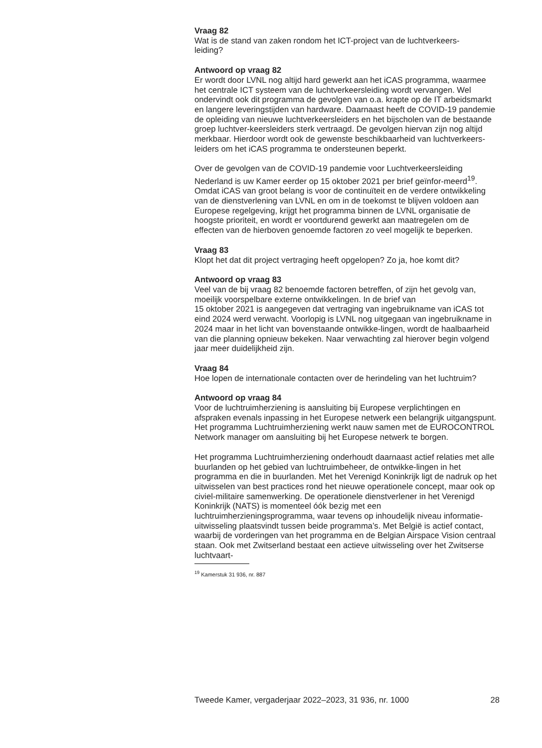Vraag 82
Wat is de stand van zaken rondom het ICT-project van de luchtverkeers-
leiding?
Antwoord op vraag 82
Er wordt door LVNL nog altijd hard gewerkt aan het iCAS programma, waarmee het centrale ICT systeem van de luchtverkeersleiding wordt vervangen. Wel ondervindt ook dit programma de gevolgen van o.a. krapte op de IT arbeidsmarkt en langere leveringstijden van hardware. Daarnaast heeft de COVID-19 pandemie de opleiding van nieuwe luchtverkeersleiders en het bijscholen van de bestaande groep luchtver-keersleiders sterk vertraagd. De gevolgen hiervan zijn nog altijd merkbaar. Hierdoor wordt ook de gewenste beschikbaarheid van luchtverkeers-leiders om het iCAS programma te ondersteunen beperkt.
Over de gevolgen van de COVID-19 pandemie voor Luchtverkeersleiding Nederland is uw Kamer eerder op 15 oktober 2021 per brief geïnfor-meerd<sup>19</sup>. Omdat iCAS van groot belang is voor de continuïteit en de verdere ontwikkeling van de dienstverlening van LVNL en om in de toekomst te blijven voldoen aan Europese regelgeving, krijgt het programma binnen de LVNL organisatie de hoogste prioriteit, en wordt er voortdurend gewerkt aan maatregelen om de effecten van de hierboven genoemde factoren zo veel mogelijk te beperken.
Vraag 83
Klopt het dat dit project vertraging heeft opgelopen? Zo ja, hoe komt dit?
Antwoord op vraag 83
Veel van de bij vraag 82 benoemde factoren betreffen, of zijn het gevolg van, moeilijk voorspelbare externe ontwikkelingen. In de brief van
15 oktober 2021 is aangegeven dat vertraging van ingebruikname van iCAS tot eind 2024 werd verwacht. Voorlopig is LVNL nog uitgegaan van ingebruikname in 2024 maar in het licht van bovenstaande ontwikke-lingen, wordt de haalbaarheid van die planning opnieuw bekeken. Naar verwachting zal hierover begin volgend jaar meer duidelijkheid zijn.
Vraag 84
Hoe lopen de internationale contacten over de herindeling van het luchtruim?
Antwoord op vraag 84
Voor de luchtruimherziening is aansluiting bij Europese verplichtingen en afspraken evenals inpassing in het Europese netwerk een belangrijk uitgangspunt. Het programma Luchtruimherziening werkt nauw samen met de EUROCONTROL Network manager om aansluiting bij het Europese netwerk te borgen.
Het programma Luchtruimherziening onderhoudt daarnaast actief relaties met alle buurlanden op het gebied van luchtruimbeheer, de ontwikke-lingen in het programma en die in buurlanden. Met het Verenigd Koninkrijk ligt de nadruk op het uitwisselen van best practices rond het nieuwe operationele concept, maar ook op civiel-militaire samenwerking. De operationele dienstverlener in het Verenigd Koninkrijk (NATS) is momenteel óók bezig met een luchtruimherzieningsprogramma, waar tevens op inhoudelijk niveau informatie-uitwisseling plaatsvindt tussen beide programma’s. Met België is actief contact, waarbij de vorderingen van het programma en de Belgian Airspace Vision centraal staan. Ook met Zwitserland bestaat een actieve uitwisseling over het Zwitserse luchtvaart-
<sup>19</sup> Kamerstuk 31 936, nr. 887
Tweede Kamer, vergaderjaar 2022–2023, 31 936, nr. 1000 28